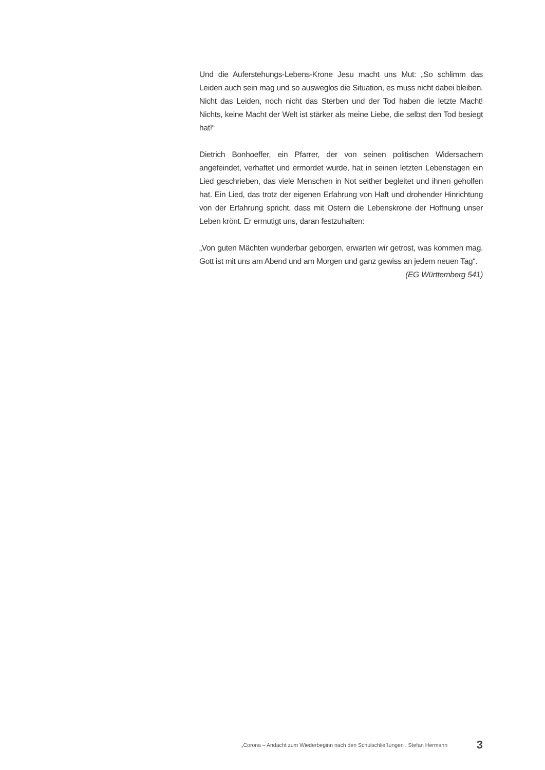Und die Auferstehungs-Lebens-Krone Jesu macht uns Mut: „So schlimm das Leiden auch sein mag und so ausweglos die Situation, es muss nicht dabei bleiben. Nicht das Leiden, noch nicht das Sterben und der Tod haben die letzte Macht! Nichts, keine Macht der Welt ist stärker als meine Liebe, die selbst den Tod besiegt hat!“
Dietrich Bonhoeffer, ein Pfarrer, der von seinen politischen Widersachern angefeindet, verhaftet und ermordet wurde, hat in seinen letzten Lebenstagen ein Lied geschrieben, das viele Menschen in Not seither begleitet und ihnen geholfen hat. Ein Lied, das trotz der eigenen Erfahrung von Haft und drohender Hinrichtung von der Erfahrung spricht, dass mit Ostern die Lebenskrone der Hoffnung unser Leben krönt. Er ermutigt uns, daran festzuhalten:
„Von guten Mächten wunderbar geborgen, erwarten wir getrost, was kommen mag. Gott ist mit uns am Abend und am Morgen und ganz gewiss an jedem neuen Tag“.
(EG Württemberg 541)
„Corona – Andacht zum Wiederbeginn nach den Schulschließungen . Stefan Hermann 3